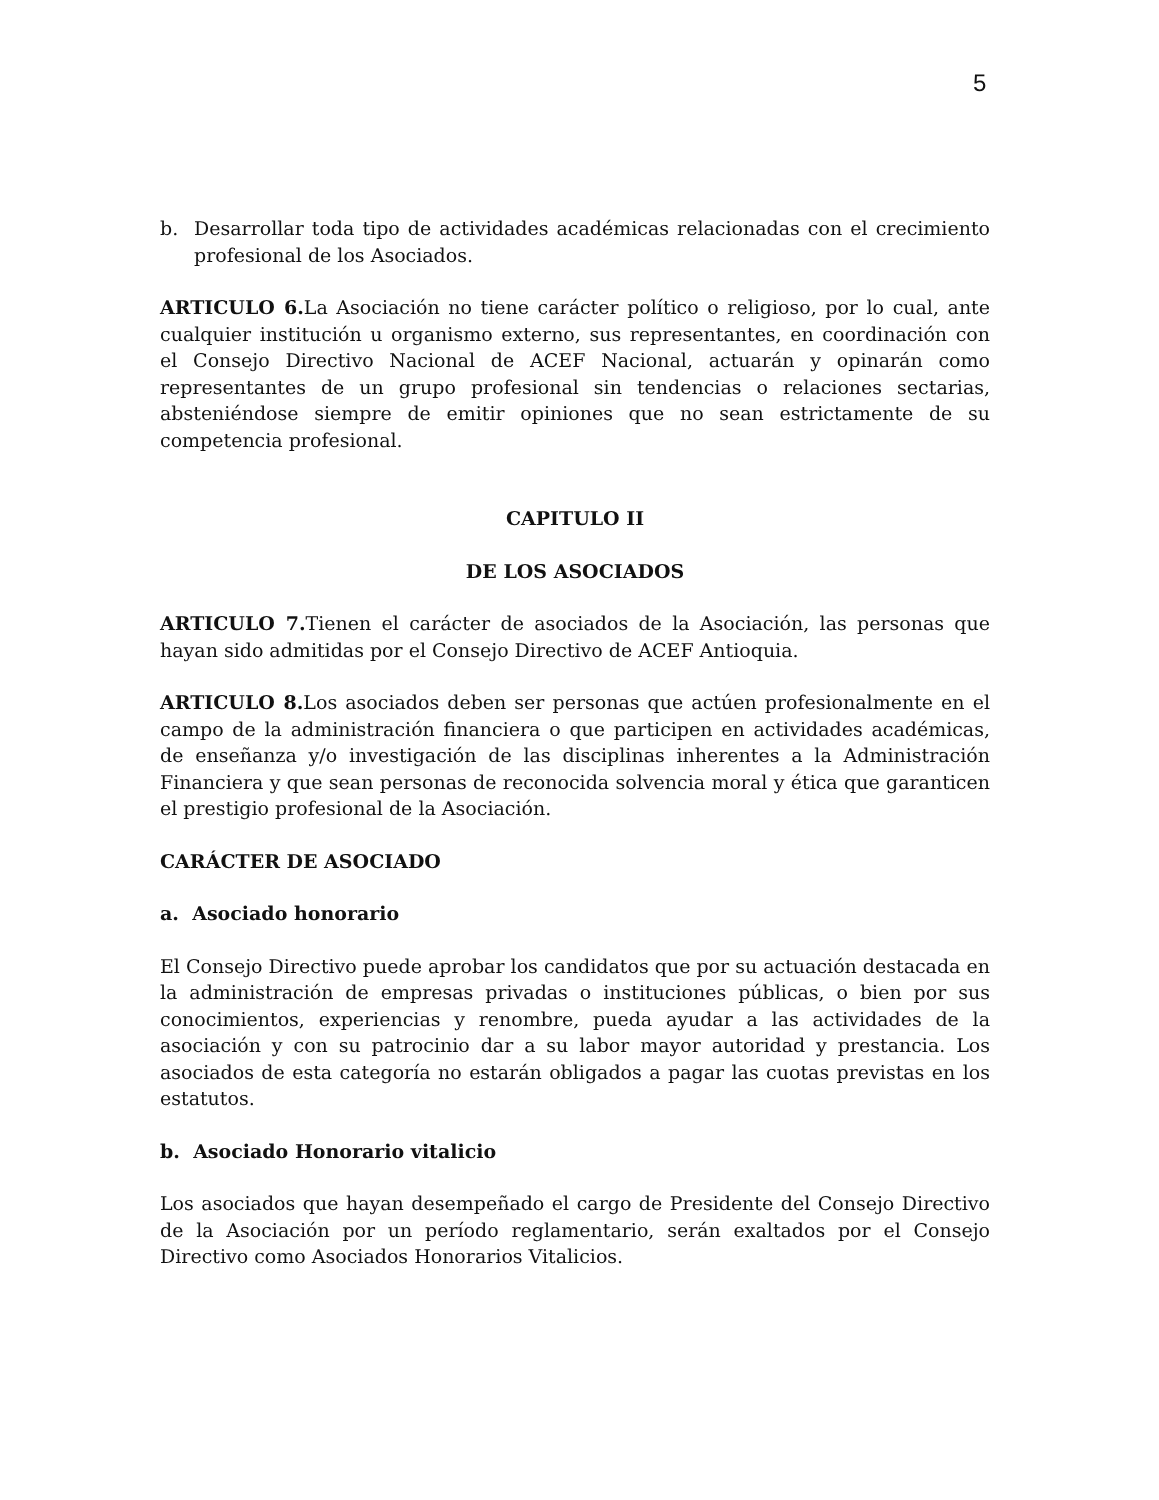5
b. Desarrollar toda tipo de actividades académicas relacionadas con el crecimiento profesional de los Asociados.
ARTICULO 6. La Asociación no tiene carácter político o religioso, por lo cual, ante cualquier institución u organismo externo, sus representantes, en coordinación con el Consejo Directivo Nacional de ACEF Nacional, actuarán y opinarán como representantes de un grupo profesional sin tendencias o relaciones sectarias, absteniéndose siempre de emitir opiniones que no sean estrictamente de su competencia profesional.
CAPITULO II
DE LOS ASOCIADOS
ARTICULO 7. Tienen el carácter de asociados de la Asociación, las personas que hayan sido admitidas por el Consejo Directivo de ACEF Antioquia.
ARTICULO 8. Los asociados deben ser personas que actúen profesionalmente en el campo de la administración financiera o que participen en actividades académicas, de enseñanza y/o investigación de las disciplinas inherentes a la Administración Financiera y que sean personas de reconocida solvencia moral y ética que garanticen el prestigio profesional de la Asociación.
CARÁCTER DE ASOCIADO
a. Asociado honorario
El Consejo Directivo puede aprobar los candidatos que por su actuación destacada en la administración de empresas privadas o instituciones públicas, o bien por sus conocimientos, experiencias y renombre, pueda ayudar a las actividades de la asociación y con su patrocinio dar a su labor mayor autoridad y prestancia. Los asociados de esta categoría no estarán obligados a pagar las cuotas previstas en los estatutos.
b. Asociado Honorario vitalicio
Los asociados que hayan desempeñado el cargo de Presidente del Consejo Directivo de la Asociación por un período reglamentario, serán exaltados por el Consejo Directivo como Asociados Honorarios Vitalicios.